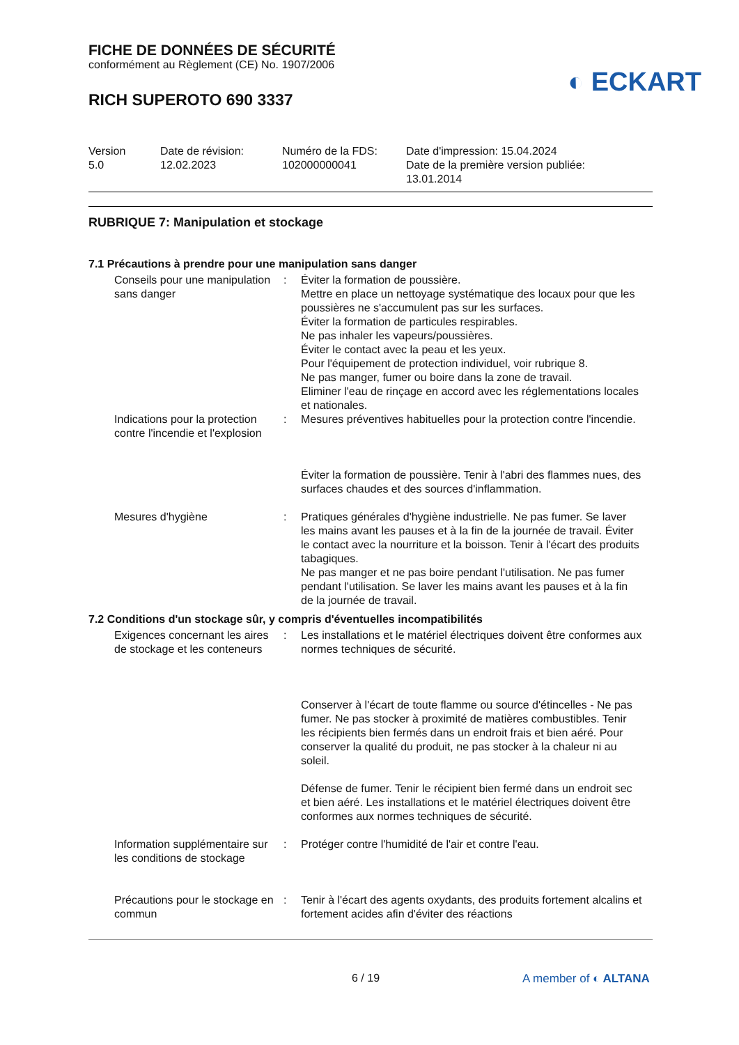FICHE DE DONNÉES DE SÉCURITÉ
conformément au Règlement (CE) No. 1907/2006
RICH SUPEROTO 690 3337
◐ ECKART
Version
5.0
Date de révision:
12.02.2023
Numéro de la FDS:
102000000041
Date d'impression: 15.04.2024
Date de la première version publiée:
13.01.2014
RUBRIQUE 7: Manipulation et stockage
7.1 Précautions à prendre pour une manipulation sans danger
Conseils pour une manipulation sans danger
: Éviter la formation de poussière.
Mettre en place un nettoyage systématique des locaux pour que les poussières ne s'accumulent pas sur les surfaces.
Éviter la formation de particules respirables.
Ne pas inhaler les vapeurs/poussières.
Éviter le contact avec la peau et les yeux.
Pour l'équipement de protection individuel, voir rubrique 8.
Ne pas manger, fumer ou boire dans la zone de travail.
Eliminer l'eau de rinçage en accord avec les réglementations locales et nationales.
Indications pour la protection contre l'incendie et l'explosion
: Mesures préventives habituelles pour la protection contre l'incendie.
Éviter la formation de poussière. Tenir à l'abri des flammes nues, des surfaces chaudes et des sources d'inflammation.
Mesures d'hygiène : Pratiques générales d'hygiène industrielle. Ne pas fumer. Se laver les mains avant les pauses et à la fin de la journée de travail. Éviter le contact avec la nourriture et la boisson. Tenir à l'écart des produits tabagiques.
Ne pas manger et ne pas boire pendant l'utilisation. Ne pas fumer pendant l'utilisation. Se laver les mains avant les pauses et à la fin de la journée de travail.
7.2 Conditions d'un stockage sûr, y compris d'éventuelles incompatibilités
Exigences concernant les aires de stockage et les conteneurs
: Les installations et le matériel électriques doivent être conformes aux normes techniques de sécurité.
Conserver à l'écart de toute flamme ou source d'étincelles - Ne pas fumer. Ne pas stocker à proximité de matières combustibles. Tenir les récipients bien fermés dans un endroit frais et bien aéré. Pour conserver la qualité du produit, ne pas stocker à la chaleur ni au soleil.
Défense de fumer. Tenir le récipient bien fermé dans un endroit sec et bien aéré. Les installations et le matériel électriques doivent être conformes aux normes techniques de sécurité.
Information supplémentaire sur les conditions de stockage
: Protéger contre l'humidité de l'air et contre l'eau.
Précautions pour le stockage en commun
: Tenir à l'écart des agents oxydants, des produits fortement alcalins et fortement acides afin d'éviter des réactions
6 / 19 A member of ◐ ALTANA